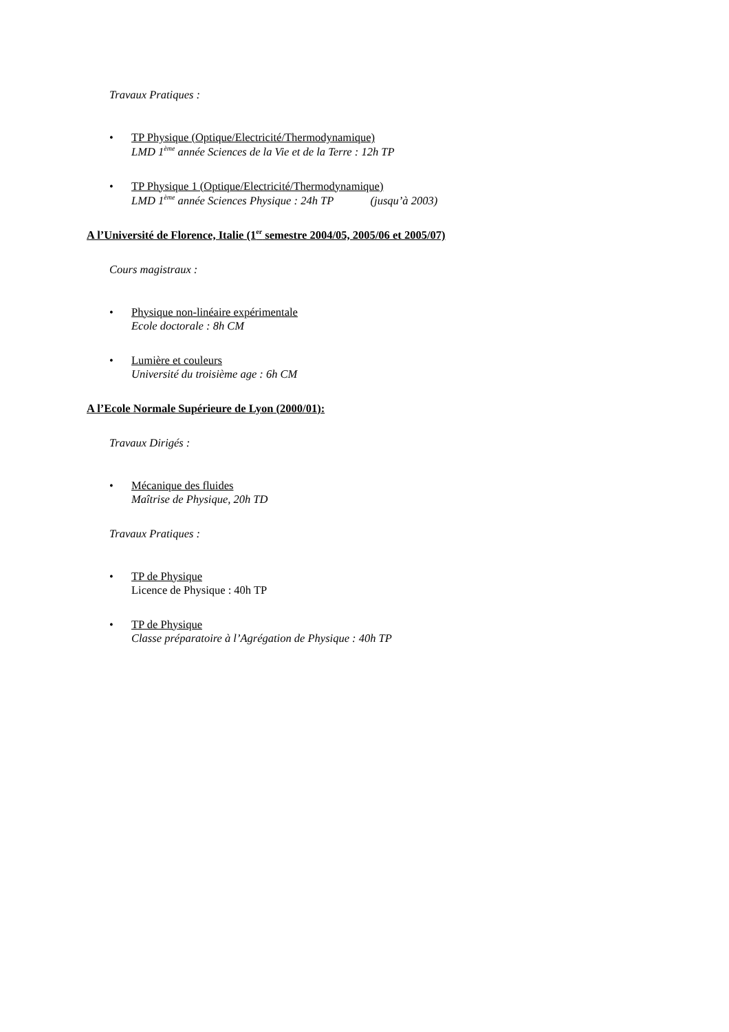Travaux Pratiques :
• TP Physique (Optique/Electricité/Thermodynamique)
LMD 1<sup>ème</sup> année Sciences de la Vie et de la Terre : 12h TP
• TP Physique 1 (Optique/Electricité/Thermodynamique)
LMD 1<sup>ème</sup> année Sciences Physique : 24h TP (jusqu’à 2003)
A l’Université de Florence, Italie (1<sup>er</sup> semestre 2004/05, 2005/06 et 2005/07)
Cours magistraux :
• Physique non-linéaire expérimentale
Ecole doctorale : 8h CM
• Lumière et couleurs
Université du troisième age : 6h CM
A l’Ecole Normale Supérieure de Lyon (2000/01):
Travaux Dirigés :
• Mécanique des fluides
Maîtrise de Physique, 20h TD
Travaux Pratiques :
• TP de Physique
Licence de Physique : 40h TP
• TP de Physique
Classe préparatoire à l’Agrégation de Physique : 40h TP